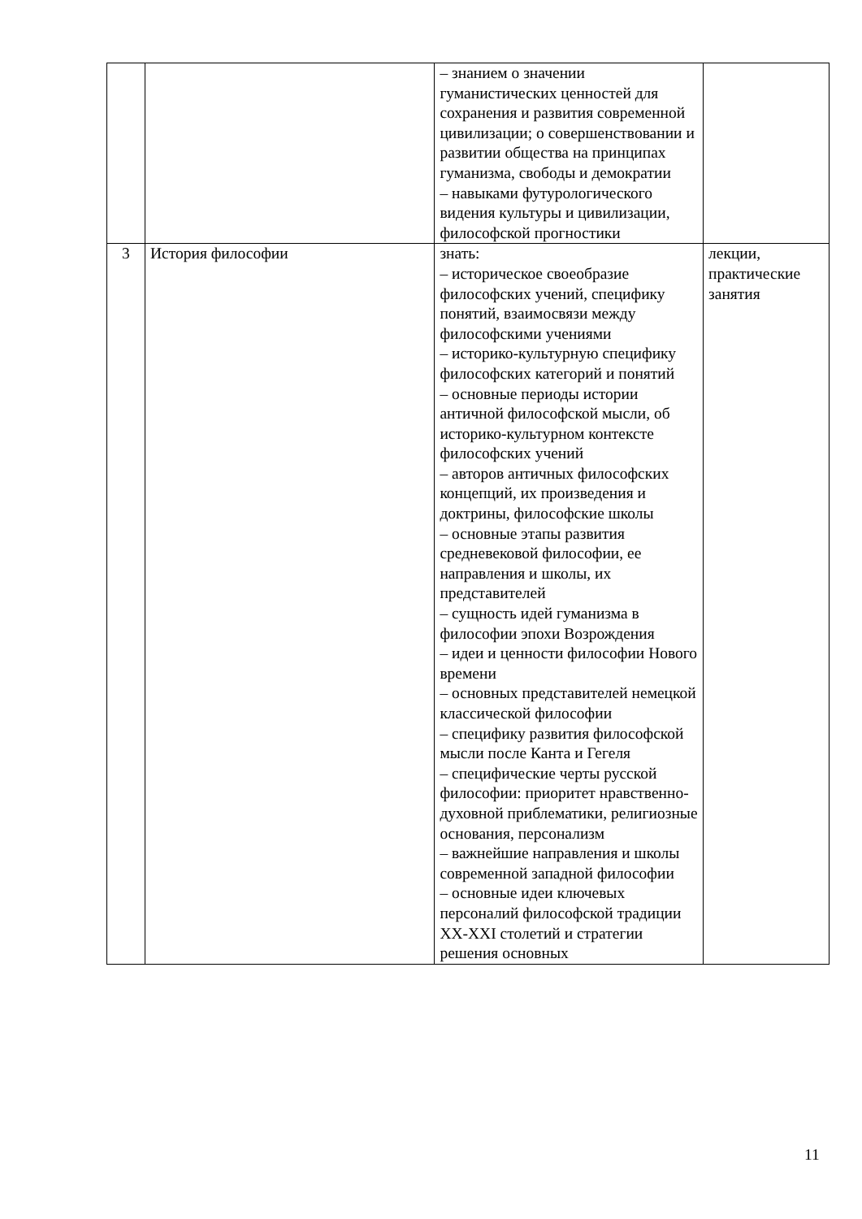| | | – знанием о значении гуманистических ценностей для сохранения и развития современной цивилизации; о совершенствовании и развитии общества на принципах гуманизма, свободы и демократии – навыками футурологического видения культуры и цивилизации, философской прогностики | |
| 3 | История философии | знать: – историческое своеобразие философских учений, специфику понятий, взаимосвязи между философскими учениями – историко-культурную специфику философских категорий и понятий – основные периоды истории античной философской мысли, об историко-культурном контексте философских учений – авторов античных философских концепций, их произведения и доктрины, философские школы – основные этапы развития средневековой философии, ее направления и школы, их представителей – сущность идей гуманизма в философии эпохи Возрождения – идеи и ценности философии Нового времени – основных представителей немецкой классической философии – специфику развития философской мысли после Канта и Гегеля – специфические черты русской философии: приоритет нравственно-духовной приблематики, религиозные основания, персонализм – важнейшие направления и школы современной западной философии – основные идеи ключевых персоналий философской традиции XX-XXI столетий и стратегии решения основных | лекции, практические занятия |
11